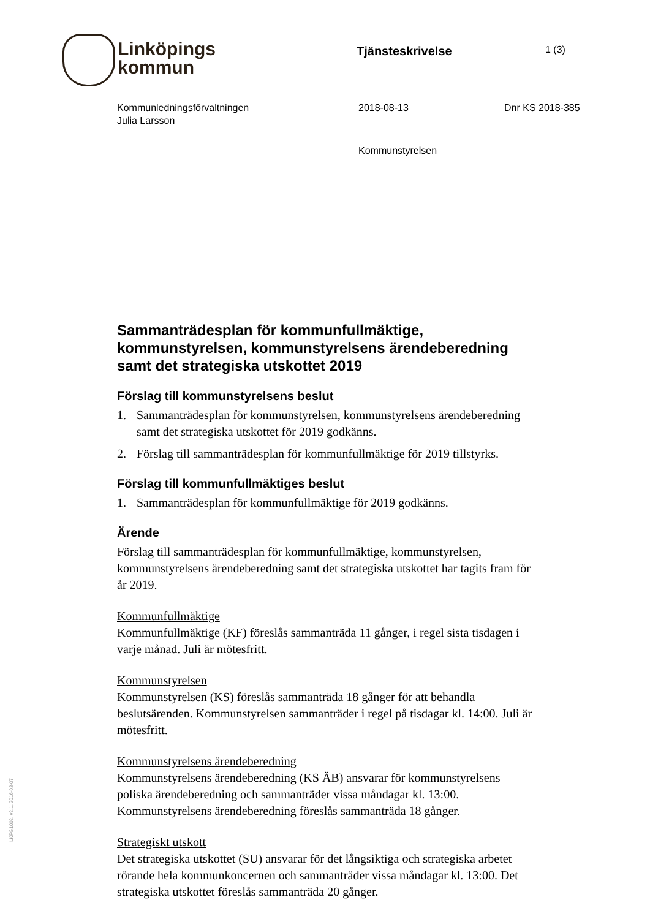Linköpings
kommun
Tjänsteskrivelse
1 (3)
Kommunledningsförvaltningen
Julia Larsson
2018-08-13 Dnr KS 2018-385
Kommunstyrelsen
Sammanträdesplan för kommunfullmäktige, kommunstyrelsen, kommunstyrelsens ärendeberedning samt det strategiska utskottet 2019
Förslag till kommunstyrelsens beslut
1. Sammanträdesplan för kommunstyrelsen, kommunstyrelsens ärendeberedning samt det strategiska utskottet för 2019 godkänns.
2. Förslag till sammanträdesplan för kommunfullmäktige för 2019 tillstyrks.
Förslag till kommunfullmäktiges beslut
1. Sammanträdesplan för kommunfullmäktige för 2019 godkänns.
Ärende
Förslag till sammanträdesplan för kommunfullmäktige, kommunstyrelsen, kommunstyrelsens ärendeberedning samt det strategiska utskottet har tagits fram för år 2019.
Kommunfullmäktige
Kommunfullmäktige (KF) föreslås sammanträda 11 gånger, i regel sista tisdagen i varje månad. Juli är mötesfritt.
Kommunstyrelsen
Kommunstyrelsen (KS) föreslås sammanträda 18 gånger för att behandla beslutsärenden. Kommunstyrelsen sammanträder i regel på tisdagar kl. 14:00. Juli är mötesfritt.
Kommunstyrelsens ärendeberedning
Kommunstyrelsens ärendeberedning (KS ÄB) ansvarar för kommunstyrelsens poliska ärendeberedning och sammanträder vissa måndagar kl. 13:00. Kommunstyrelsens ärendeberedning föreslås sammanträda 18 gånger.
Strategiskt utskott
Det strategiska utskottet (SU) ansvarar för det långsiktiga och strategiska arbetet rörande hela kommunkoncernen och sammanträder vissa måndagar kl. 13:00. Det strategiska utskottet föreslås sammanträda 20 gånger.
LKPG1002, v2.1, 2016-03-07